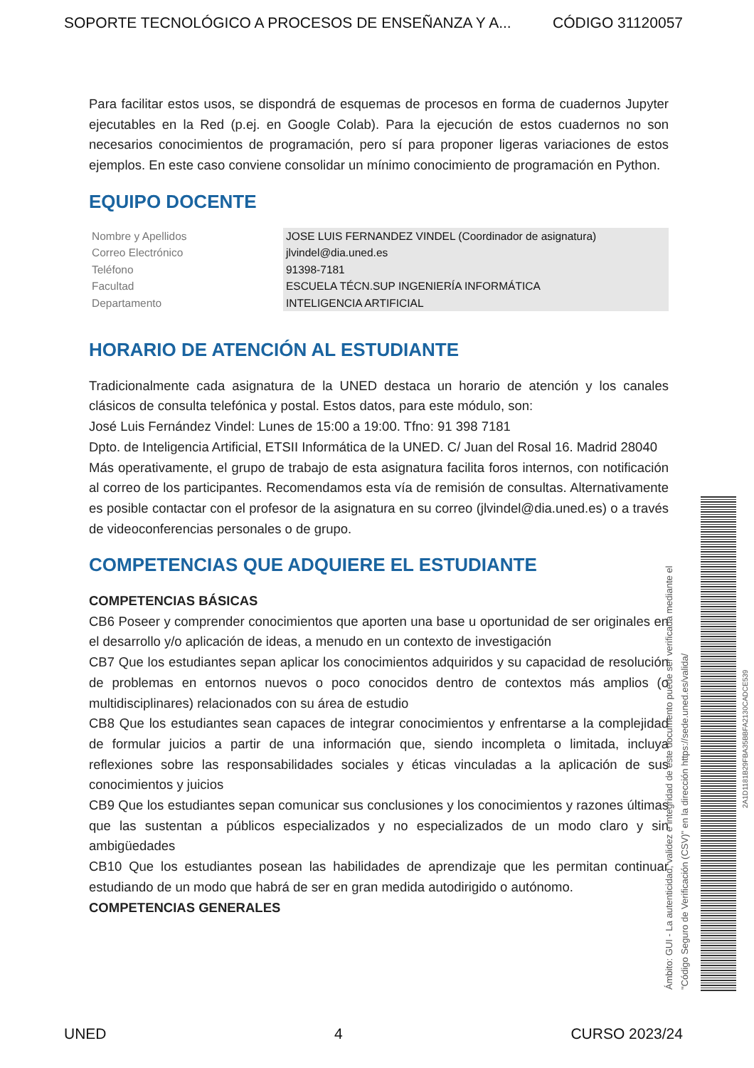SOPORTE TECNOLÓGICO A PROCESOS DE ENSEÑANZA Y A... CÓDIGO 31120057
Para facilitar estos usos, se dispondrá de esquemas de procesos en forma de cuadernos Jupyter ejecutables en la Red (p.ej. en Google Colab). Para la ejecución de estos cuadernos no son necesarios conocimientos de programación, pero sí para proponer ligeras variaciones de estos ejemplos. En este caso conviene consolidar un mínimo conocimiento de programación en Python.
EQUIPO DOCENTE
| Nombre y Apellidos | JOSE LUIS FERNANDEZ VINDEL (Coordinador de asignatura) |
| Correo Electrónico | jlvindel@dia.uned.es |
| Teléfono | 91398-7181 |
| Facultad | ESCUELA TÉCN.SUP INGENIERÍA INFORMÁTICA |
| Departamento | INTELIGENCIA ARTIFICIAL |
HORARIO DE ATENCIÓN AL ESTUDIANTE
Tradicionalmente cada asignatura de la UNED destaca un horario de atención y los canales clásicos de consulta telefónica y postal. Estos datos, para este módulo, son:
José Luis Fernández Vindel: Lunes de 15:00 a 19:00. Tfno: 91 398 7181
Dpto. de Inteligencia Artificial, ETSII Informática de la UNED. C/ Juan del Rosal 16. Madrid 28040
Más operativamente, el grupo de trabajo de esta asignatura facilita foros internos, con notificación al correo de los participantes. Recomendamos esta vía de remisión de consultas. Alternativamente es posible contactar con el profesor de la asignatura en su correo (jlvindel@dia.uned.es) o a través de videoconferencias personales o de grupo.
COMPETENCIAS QUE ADQUIERE EL ESTUDIANTE
COMPETENCIAS BÁSICAS
CB6 Poseer y comprender conocimientos que aporten una base u oportunidad de ser originales en el desarrollo y/o aplicación de ideas, a menudo en un contexto de investigación
CB7 Que los estudiantes sepan aplicar los conocimientos adquiridos y su capacidad de resolución de problemas en entornos nuevos o poco conocidos dentro de contextos más amplios (o multidisciplinares) relacionados con su área de estudio
CB8 Que los estudiantes sean capaces de integrar conocimientos y enfrentarse a la complejidad de formular juicios a partir de una información que, siendo incompleta o limitada, incluya reflexiones sobre las responsabilidades sociales y éticas vinculadas a la aplicación de sus conocimientos y juicios
CB9 Que los estudiantes sepan comunicar sus conclusiones y los conocimientos y razones últimas que las sustentan a públicos especializados y no especializados de un modo claro y sin ambigüedades
CB10 Que los estudiantes posean las habilidades de aprendizaje que les permitan continuar estudiando de un modo que habrá de ser en gran medida autodirigido o autónomo.
COMPETENCIAS GENERALES
Ámbito: GUI - La autenticidad, validez e integridad de este documento puede ser verificada mediante el
"Código Seguro de Verificación (CSV)" en la dirección https://sede.uned.es/valida/
2A1D1181B29FBA35BBFA2130CADCE539
UNED 4 CURSO 2023/24